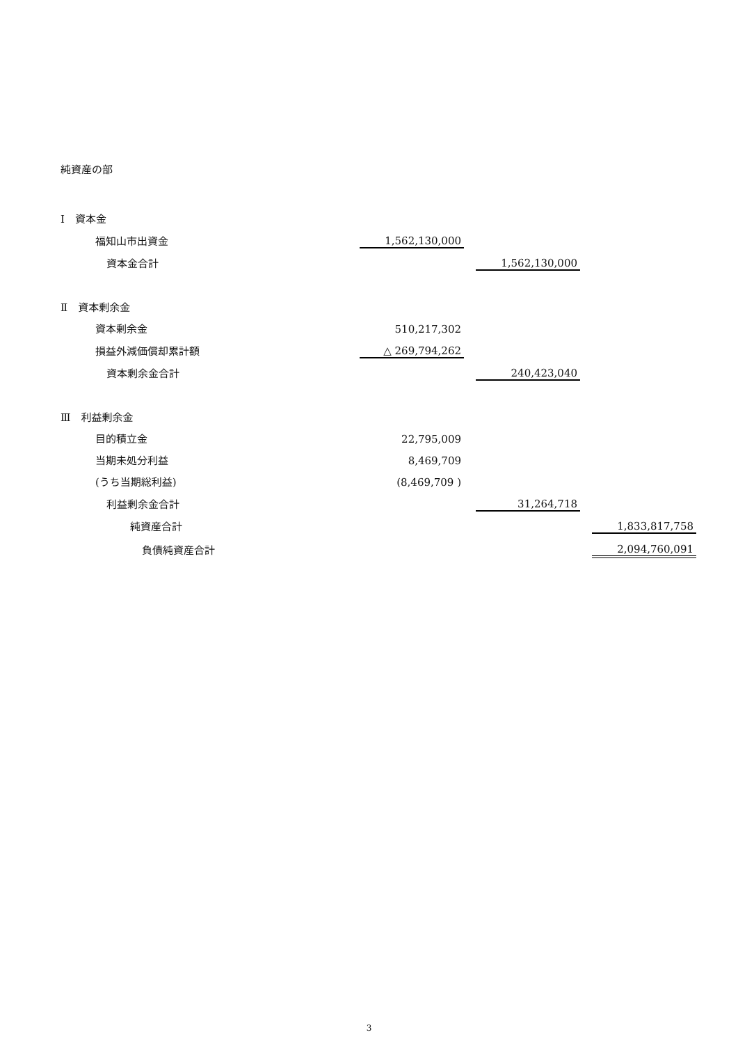純資産の部
| Ⅰ 資本金 | | | | | |
| 福知山市出資金 | 1,562,130,000 | | | | |
| 資本金合計 | | | 1,562,130,000 | | |
| Ⅱ 資本剰余金 | | | | | |
| 資本剰余金 | 510,217,302 | | | | |
| 損益外減価償却累計額 | △ 269,794,262 | | | | |
| 資本剰余金合計 | | | 240,423,040 | | |
| Ⅲ 利益剰余金 | | | | | |
| 目的積立金 | 22,795,009 | | | | |
| 当期未処分利益 | 8,469,709 | | | | |
| (うち当期総利益) | (8,469,709 ) | | | | |
| 利益剰余金合計 | | | 31,264,718 | | |
| 純資産合計 | | | | | 1,833,817,758 |
| 負債純資産合計 | | | | | 2,094,760,091 |
3